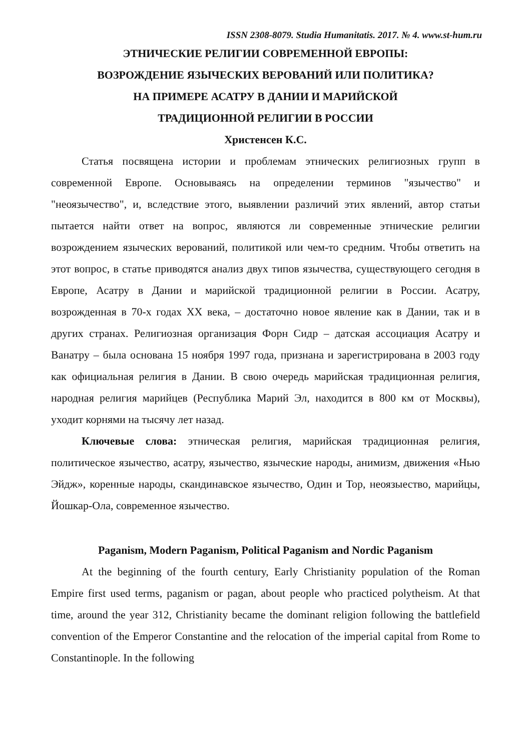ISSN 2308-8079. Studia Humanitatis. 2017. № 4. www.st-hum.ru
ЭТНИЧЕСКИЕ РЕЛИГИИ СОВРЕМЕННОЙ ЕВРОПЫ:
ВОЗРОЖДЕНИЕ ЯЗЫЧЕСКИХ ВЕРОВАНИЙ ИЛИ ПОЛИТИКА?
НА ПРИМЕРЕ АСАТРУ В ДАНИИ И МАРИЙСКОЙ
ТРАДИЦИОННОЙ РЕЛИГИИ В РОССИИ
Христенсен К.С.
Статья посвящена истории и проблемам этнических религиозных групп в современной Европе. Основываясь на определении терминов "язычество" и "неоязычество", и, вследствие этого, выявлении различий этих явлений, автор статьи пытается найти ответ на вопрос, являются ли современные этнические религии возрождением языческих верований, политикой или чем-то средним. Чтобы ответить на этот вопрос, в статье приводятся анализ двух типов язычества, существующего сегодня в Европе, Асатру в Дании и марийской традиционной религии в России. Асатру, возрожденная в 70-х годах XX века, – достаточно новое явление как в Дании, так и в других странах. Религиозная организация Форн Сидр – датская ассоциация Асатру и Ванатру – была основана 15 ноября 1997 года, признана и зарегистрирована в 2003 году как официальная религия в Дании. В свою очередь марийская традиционная религия, народная религия марийцев (Республика Марий Эл, находится в 800 км от Москвы), уходит корнями на тысячу лет назад.
Ключевые слова: этническая религия, марийская традиционная религия, политическое язычество, асатру, язычество, языческие народы, анимизм, движения «Нью Эйдж», коренные народы, скандинавское язычество, Один и Тор, неоязыество, марийцы, Йошкар-Ола, современное язычество.
Paganism, Modern Paganism, Political Paganism and Nordic Paganism
At the beginning of the fourth century, Early Christianity population of the Roman Empire first used terms, paganism or pagan, about people who practiced polytheism. At that time, around the year 312, Christianity became the dominant religion following the battlefield convention of the Emperor Constantine and the relocation of the imperial capital from Rome to Constantinople. In the following